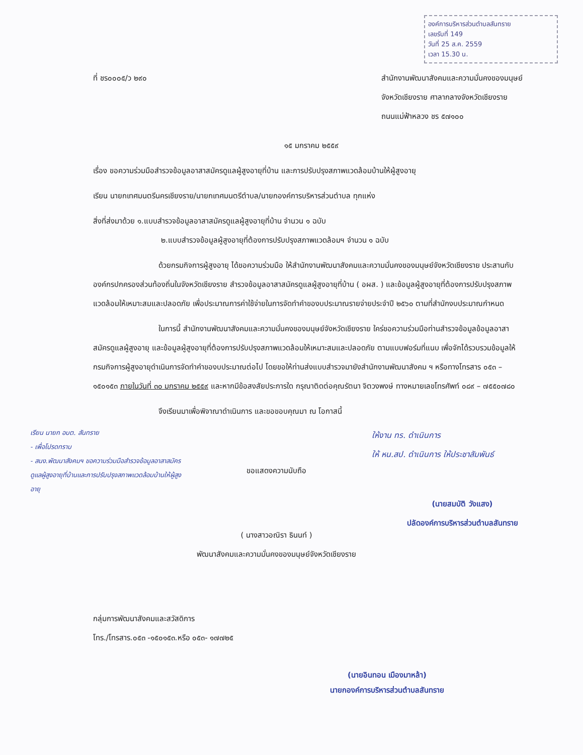องค์การบริหารส่วนตำบลสันทราย
เลขรับที่ 149
วันที่ 25 ส.ค. 2559
เวลา 15.30 น.
ที่ ชร๐๐๐๕/ว ๒๙๐ สำนักงานพัฒนาสังคมและความมั่นคงของมนุษย์
จังหวัดเชียงราย ศาลากลางจังหวัดเชียงราย
ถนนแม่ฟ้าหลวง ชร ๕๗๑๐๐
๑๕ มกราคม ๒๕๕๙
เรื่อง ขอความร่วมมือสำรวจข้อมูลอาสาสมัครดูแลผู้สูงอายุที่บ้าน และการปรับปรุงสภาพแวดล้อมบ้านให้ผู้สูงอายุ
เรียน นายกเทศมนตรีนครเชียงราย/นายกเทศมนตรีตำบล/นายกองค์การบริหารส่วนตำบล ทุกแห่ง
สิ่งที่ส่งมาด้วย ๑.แบบสำรวจข้อมูลอาสาสมัครดูแลผู้สูงอายุที่บ้าน จำนวน ๑ ฉบับ
๒.แบบสำรวจข้อมูลผู้สูงอายุที่ต้องการปรับปรุงสภาพแวดล้อมฯ จำนวน ๑ ฉบับ
ด้วยกรมกิจการผู้สูงอายุ ได้ขอความร่วมมือ ให้สำนักงานพัฒนาสังคมและความมั่นคงของมนุษย์จังหวัดเชียงราย ประสานกับองค์กรปกครองส่วนท้องถิ่นในจังหวัดเชียงราย สำรวจข้อมูลอาสาสมัครดูแลผู้สูงอายุที่บ้าน ( อผส. ) และข้อมูลผู้สูงอายุที่ต้องการปรับปรุงสภาพแวดล้อมให้เหมาะสมและปลอดภัย เพื่อประมาณการค่าใช้จ่ายในการจัดทำคำของบประมาณรายจ่ายประจำปี ๒๕๖๐ ตามที่สำนักงบประมาณกำหนด
ในการนี้ สำนักงานพัฒนาสังคมและความมั่นคงของมนุษย์จังหวัดเชียงราย ใคร่ขอความร่วมมือท่านสำรวจข้อมูลข้อมูลอาสาสมัครดูแลผู้สูงอายุ และข้อมูลผู้สูงอายุที่ต้องการปรับปรุงสภาพแวดล้อมให้เหมาะสมและปลอดภัย ตามแบบฟอร์มที่แนบ เพื่อจักได้รวบรวมข้อมูลให้กรมกิจการผู้สูงอายุดำเนินการจัดทำคำของบประมาณต่อไป โดยขอให้ท่านส่งแบบสำรวจมายังสำนักงานพัฒนาสังคม ฯ หรือทางโทรสาร ๐๕๓ – ๑๕๐๑๕๓ ภายในวันที่ ๓๐ มกราคม ๒๕๕๙ และหากมีข้อสงสัยประการใด กรุณาติดต่อคุณรัตนา จิตวงพงษ์ ทางหมายเลขโทรศัพท์ ๐๘๙ – ๗๕๕๐๗๘๐
จึงเรียนมาเพื่อพิจาณาดำเนินการ และขอขอบคุณมา ณ โอกาสนี้
เรียน นายก อบต. สันทราย
- เพื่อโปรดทราบ
- สนง.พัฒนาสังคมฯ ขอความร่วมมือสำรวจข้อมูลอาสาสมัครดูแลผู้สูงอายุที่บ้านและการปรับปรุงสภาพแวดล้อมบ้านให้ผู้สูงอายุ
ขอแสดงความนับถือ
( นางสาวอณิรา ธินนท์ )
พัฒนาสังคมและความมั่นคงของมนุษย์จังหวัดเชียงราย
ให้งาน ทร. ดำเนินการ
ให้ หน.สป. ดำเนินการ ให้ประชาสัมพันธ์
(นายสมบัติ วังแสง)
ปลัดองค์การบริหารส่วนตำบลสันทราย
กลุ่มการพัฒนาสังคมและสวัสดิการ
โทร./โทรสาร.๐๕๓ -๑๕๐๑๕๓.หรือ ๐๕๓- ๑๗๗๒๕
(นายอินทอน เมืองมาหล้า)
นายกองค์การบริหารส่วนตำบลสันทราย